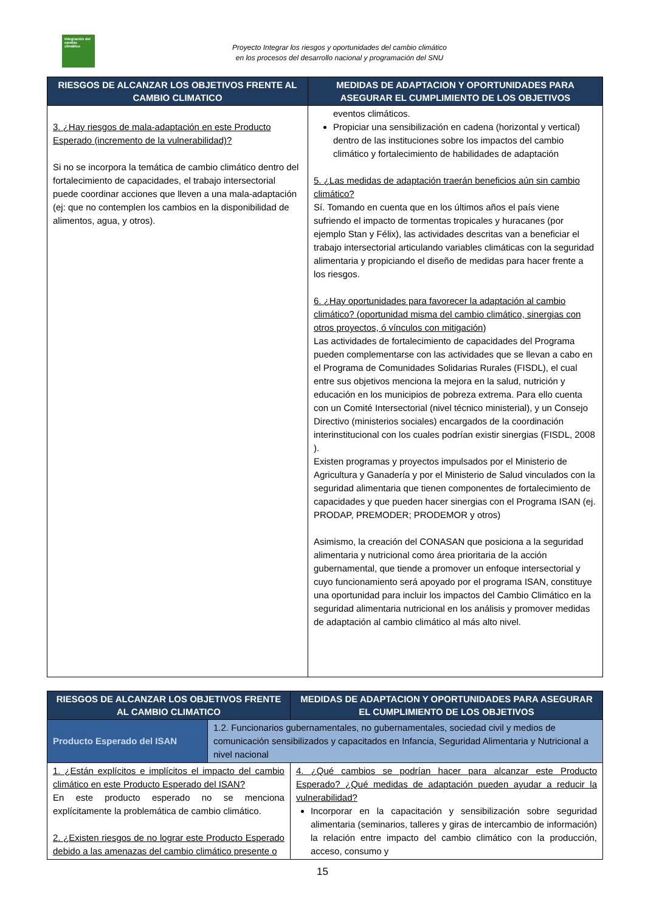Integración del cambio climático
Proyecto Integrar los riesgos y oportunidades del cambio climático
en los procesos del desarrollo nacional y programación del SNU
| RIESGOS DE ALCANZAR LOS OBJETIVOS FRENTE AL CAMBIO CLIMATICO | MEDIDAS DE ADAPTACION Y OPORTUNIDADES PARA ASEGURAR EL CUMPLIMIENTO DE LOS OBJETIVOS |
| --- | --- |
| 3. ¿Hay riesgos de mala-adaptación en este Producto Esperado (incremento de la vulnerabilidad)? Si no se incorpora la temática de cambio climático dentro del fortalecimiento de capacidades, el trabajo intersectorial puede coordinar acciones que lleven a una mala-adaptación (ej: que no contemplen los cambios en la disponibilidad de alimentos, agua, y otros). | eventos climáticos. Propiciar una sensibilización en cadena (horizontal y vertical) dentro de las instituciones sobre los impactos del cambio climático y fortalecimiento de habilidades de adaptación 5. ¿Las medidas de adaptación traerán beneficios aún sin cambio climático? Sí. Tomando en cuenta que en los últimos años el país viene sufriendo el impacto de tormentas tropicales y huracanes (por ejemplo Stan y Félix), las actividades descritas van a beneficiar el trabajo intersectorial articulando variables climáticas con la seguridad alimentaria y propiciando el diseño de medidas para hacer frente a los riesgos. 6. ¿Hay oportunidades para favorecer la adaptación al cambio climático? (oportunidad misma del cambio climático, sinergias con otros proyectos, ó vínculos con mitigación) Las actividades de fortalecimiento de capacidades del Programa pueden complementarse con las actividades que se llevan a cabo en el Programa de Comunidades Solidarias Rurales (FISDL), el cual entre sus objetivos menciona la mejora en la salud, nutrición y educación en los municipios de pobreza extrema. Para ello cuenta con un Comité Intersectorial (nivel técnico ministerial), y un Consejo Directivo (ministerios sociales) encargados de la coordinación interinstitucional con los cuales podrían existir sinergias (FISDL, 2008 ). Existen programas y proyectos impulsados por el Ministerio de Agricultura y Ganadería y por el Ministerio de Salud vinculados con la seguridad alimentaria que tienen componentes de fortalecimiento de capacidades y que pueden hacer sinergias con el Programa ISAN (ej. PRODAP, PREMODER; PRODEMOR y otros) Asimismo, la creación del CONASAN que posiciona a la seguridad alimentaria y nutricional como área prioritaria de la acción gubernamental, que tiende a promover un enfoque intersectorial y cuyo funcionamiento será apoyado por el programa ISAN, constituye una oportunidad para incluir los impactos del Cambio Climático en la seguridad alimentaria nutricional en los análisis y promover medidas de adaptación al cambio climático al más alto nivel. |
| RIESGOS DE ALCANZAR LOS OBJETIVOS FRENTE AL CAMBIO CLIMATICO | | MEDIDAS DE ADAPTACION Y OPORTUNIDADES PARA ASEGURAR EL CUMPLIMIENTO DE LOS OBJETIVOS |
| --- | --- | --- |
| Producto Esperado del ISAN | 1.2. Funcionarios gubernamentales, no gubernamentales, sociedad civil y medios de comunicación sensibilizados y capacitados en Infancia, Seguridad Alimentaria y Nutricional a nivel nacional | |
| 1. ¿Están explícitos e implícitos el impacto del cambio climático en este Producto Esperado del ISAN? En este producto esperado no se menciona explícitamente la problemática de cambio climático. 2. ¿Existen riesgos de no lograr este Producto Esperado debido a las amenazas del cambio climático presente o | | 4. ¿Qué cambios se podrían hacer para alcanzar este Producto Esperado? ¿Qué medidas de adaptación pueden ayudar a reducir la vulnerabilidad? Incorporar en la capacitación y sensibilización sobre seguridad alimentaria (seminarios, talleres y giras de intercambio de información) la relación entre impacto del cambio climático con la producción, acceso, consumo y |
15